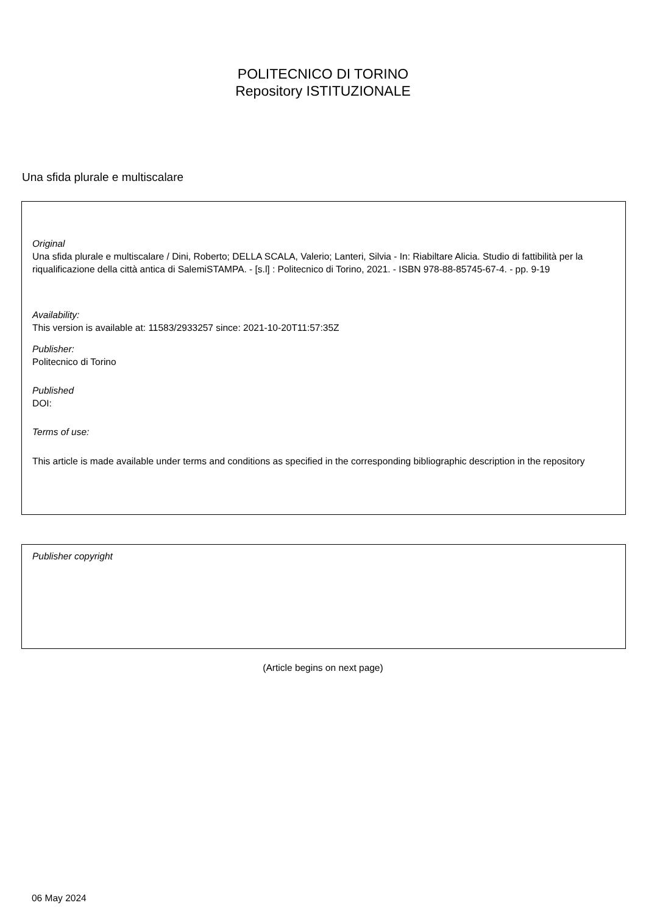POLITECNICO DI TORINO
Repository ISTITUZIONALE
Una sfida plurale e multiscalare
Original
Una sfida plurale e multiscalare / Dini, Roberto; DELLA SCALA, Valerio; Lanteri, Silvia - In: Riabiltare Alicia. Studio di fattibilità per la riqualificazione della città antica di SalemiSTAMPA. - [s.l] : Politecnico di Torino, 2021. - ISBN 978-88-85745-67-4. - pp. 9-19
Availability:
This version is available at: 11583/2933257 since: 2021-10-20T11:57:35Z
Publisher:
Politecnico di Torino
Published
DOI:
Terms of use:
This article is made available under terms and conditions as specified in the corresponding bibliographic description in the repository
Publisher copyright
(Article begins on next page)
06 May 2024